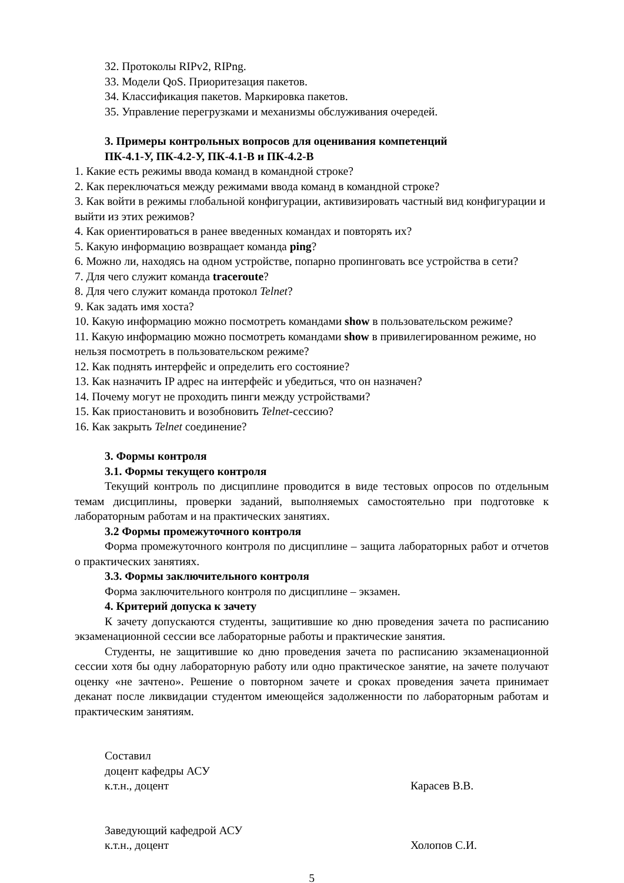32. Протоколы RIPv2, RIPng.
33. Модели QoS. Приоритезация пакетов.
34. Классификация пакетов. Маркировка пакетов.
35. Управление перегрузками и механизмы обслуживания очередей.
3. Примеры контрольных вопросов для оценивания компетенций
ПК-4.1-У, ПК-4.2-У, ПК-4.1-В и ПК-4.2-В
1. Какие есть режимы ввода команд в командной строке?
2. Как переключаться между режимами ввода команд в командной строке?
3. Как войти в режимы глобальной конфигурации, активизировать частный вид конфигурации и выйти из этих режимов?
4. Как ориентироваться в ранее введенных командах и повторять их?
5. Какую информацию возвращает команда ping?
6. Можно ли, находясь на одном устройстве, попарно пропинговать все устройства в сети?
7. Для чего служит команда traceroute?
8. Для чего служит команда протокол Telnet?
9. Как задать имя хоста?
10. Какую информацию можно посмотреть командами show в пользовательском режиме?
11. Какую информацию можно посмотреть командами show в привилегированном режиме, но нельзя посмотреть в пользовательском режиме?
12. Как поднять интерфейс и определить его состояние?
13. Как назначить IP адрес на интерфейс и убедиться, что он назначен?
14. Почему могут не проходить пинги между устройствами?
15. Как приостановить и возобновить Telnet-сессию?
16. Как закрыть Telnet соединение?
3. Формы контроля
3.1. Формы текущего контроля
Текущий контроль по дисциплине проводится в виде тестовых опросов по отдельным темам дисциплины, проверки заданий, выполняемых самостоятельно при подготовке к лабораторным работам и на практических занятиях.
3.2 Формы промежуточного контроля
Форма промежуточного контроля по дисциплине – защита лабораторных работ и отчетов о практических занятиях.
3.3. Формы заключительного контроля
Форма заключительного контроля по дисциплине – экзамен.
4. Критерий допуска к зачету
К зачету допускаются студенты, защитившие ко дню проведения зачета по расписанию экзаменационной сессии все лабораторные работы и практические занятия.
Студенты, не защитившие ко дню проведения зачета по расписанию экзаменационной сессии хотя бы одну лабораторную работу или одно практическое занятие, на зачете получают оценку «не зачтено». Решение о повторном зачете и сроках проведения зачета принимает деканат после ликвидации студентом имеющейся задолженности по лабораторным работам и практическим занятиям.
Составил
доцент кафедры АСУ
к.т.н., доцент Карасев В.В.
Заведующий кафедрой АСУ
к.т.н., доцент Холопов С.И.
5